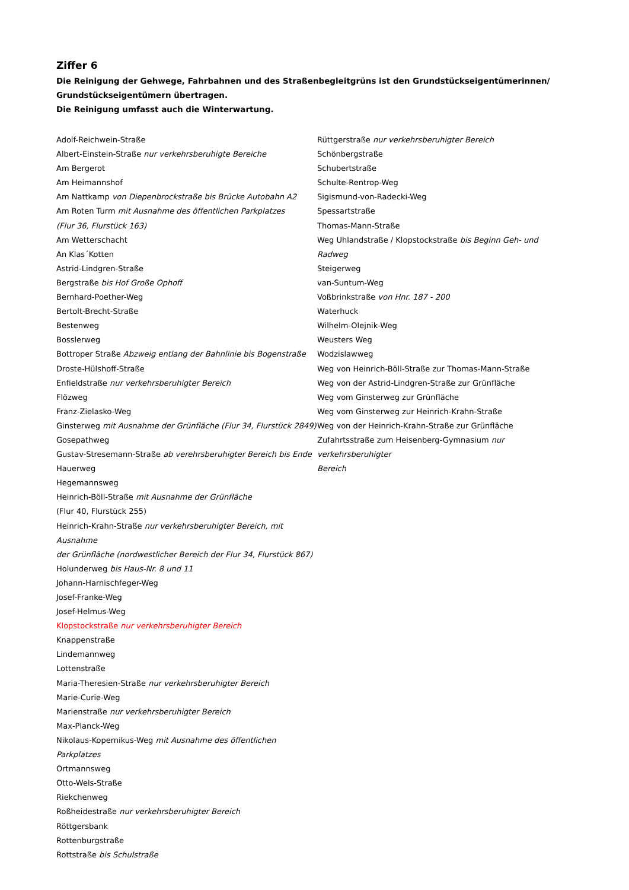Ziffer 6
Die Reinigung der Gehwege, Fahrbahnen und des Straßenbegleitgrüns ist den Grundstückseigentümerinnen/
Grundstückseigentümern übertragen.
Die Reinigung umfasst auch die Winterwartung.
Adolf-Reichwein-Straße
Albert-Einstein-Straße nur verkehrsberuhigte Bereiche
Am Bergerot
Am Heimannshof
Am Nattkamp von Diepenbrockstraße bis Brücke Autobahn A2
Am Roten Turm mit Ausnahme des öffentlichen Parkplatzes
(Flur 36, Flurstück 163)
Am Wetterschacht
An Klas´Kotten
Astrid-Lindgren-Straße
Bergstraße bis Hof Große Ophoff
Bernhard-Poether-Weg
Bertolt-Brecht-Straße
Bestenweg
Bosslerweg
Bottroper Straße Abzweig entlang der Bahnlinie bis Bogenstraße
Droste-Hülshoff-Straße
Enfieldstraße nur verkehrsberuhigter Bereich
Flözweg
Franz-Zielasko-Weg
Ginsterweg mit Ausnahme der Grünfläche (Flur 34, Flurstück 2849)
Gosepathweg
Gustav-Stresemann-Straße ab verehrsberuhigter Bereich bis Ende
Hauerweg
Hegemannsweg
Heinrich-Böll-Straße mit Ausnahme der Grünfläche
(Flur 40, Flurstück 255)
Heinrich-Krahn-Straße nur verkehrsberuhigter Bereich, mit Ausnahme
der Grünfläche (nordwestlicher Bereich der Flur 34, Flurstück 867)
Holunderweg bis Haus-Nr. 8 und 11
Johann-Harnischfeger-Weg
Josef-Franke-Weg
Josef-Helmus-Weg
Klopstockstraße nur verkehrsberuhigter Bereich
Knappenstraße
Lindemannweg
Lottenstraße
Maria-Theresien-Straße nur verkehrsberuhigter Bereich
Marie-Curie-Weg
Marienstraße nur verkehrsberuhigter Bereich
Max-Planck-Weg
Nikolaus-Kopernikus-Weg mit Ausnahme des öffentlichen Parkplatzes
Ortmannsweg
Otto-Wels-Straße
Riekchenweg
Roßheidestraße nur verkehrsberuhigter Bereich
Röttgersbank
Rottenburgstraße
Rottstraße bis Schulstraße
Rüttgerstraße nur verkehrsberuhigter Bereich
Schönbergstraße
Schubertstraße
Schulte-Rentrop-Weg
Sigismund-von-Radecki-Weg
Spessartstraße
Thomas-Mann-Straße
Weg Uhlandstraße / Klopstockstraße bis Beginn Geh- und Radweg
Steigerweg
van-Suntum-Weg
Voßbrinkstraße von Hnr. 187 - 200
Waterhuck
Wilhelm-Olejnik-Weg
Weusters Weg
Wodzislawweg
Weg von Heinrich-Böll-Straße zur Thomas-Mann-Straße
Weg von der Astrid-Lindgren-Straße zur Grünfläche
Weg vom Ginsterweg zur Grünfläche
Weg vom Ginsterweg zur Heinrich-Krahn-Straße
Weg von der Heinrich-Krahn-Straße zur Grünfläche
Zufahrtsstraße zum Heisenberg-Gymnasium nur verkehrsberuhigter
Bereich